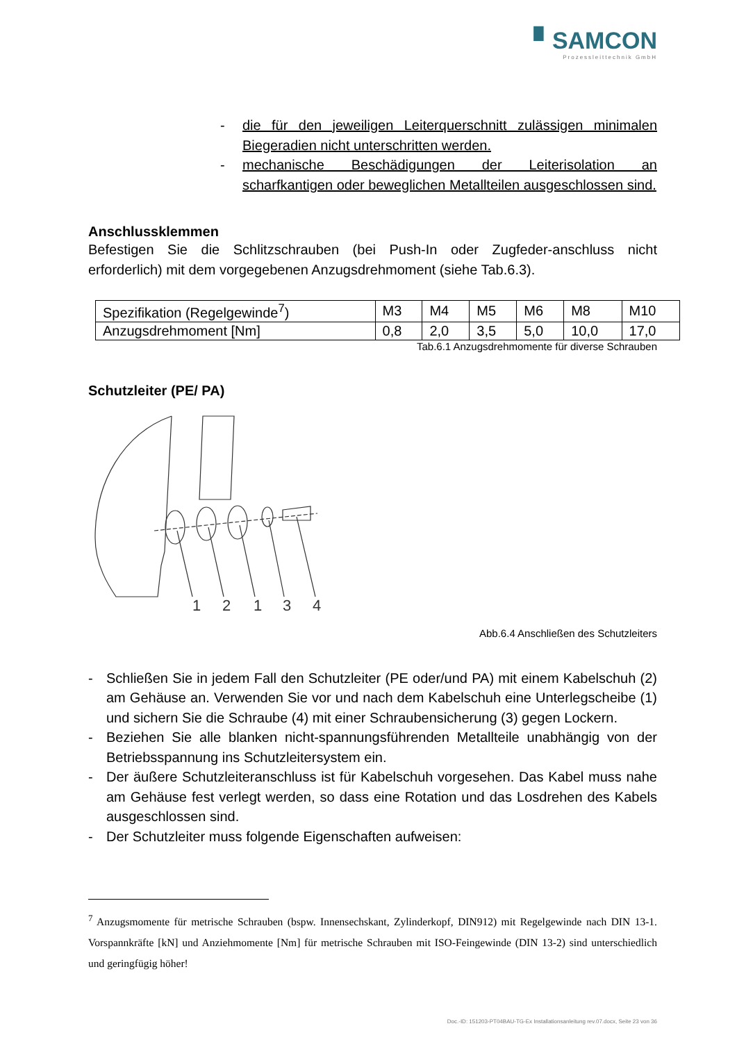▘SAMCON
Prozessleittechnik GmbH
- die für den jeweiligen Leiterquerschnitt zulässigen minimalen Biegeradien nicht unterschritten werden.
- mechanische Beschädigungen der Leiterisolation an scharfkantigen oder beweglichen Metallteilen ausgeschlossen sind.
Anschlussklemmen
Befestigen Sie die Schlitzschrauben (bei Push-In oder Zugfeder-anschluss nicht erforderlich) mit dem vorgegebenen Anzugsdrehmoment (siehe Tab.6.3).
| Spezifikation (Regelgewinde<sup>7</sup>) | M3 | M4 | M5 | M6 | M8 | M10 |
| Anzugsdrehmoment [Nm] | 0,8 | 2,0 | 3,5 | 5,0 | 10,0 | 17,0 |
Tab.6.1 Anzugsdrehmomente für diverse Schrauben
Schutzleiter (PE/ PA)
1
2
1
3
4
Abb.6.4 Anschließen des Schutzleiters
- Schließen Sie in jedem Fall den Schutzleiter (PE oder/und PA) mit einem Kabelschuh (2) am Gehäuse an. Verwenden Sie vor und nach dem Kabelschuh eine Unterlegscheibe (1) und sichern Sie die Schraube (4) mit einer Schraubensicherung (3) gegen Lockern.
- Beziehen Sie alle blanken nicht-spannungsführenden Metallteile unabhängig von der Betriebsspannung ins Schutzleitersystem ein.
- Der äußere Schutzleiteranschluss ist für Kabelschuh vorgesehen. Das Kabel muss nahe am Gehäuse fest verlegt werden, so dass eine Rotation und das Losdrehen des Kabels ausgeschlossen sind.
- Der Schutzleiter muss folgende Eigenschaften aufweisen:
<sup>7</sup> Anzugsmomente für metrische Schrauben (bspw. Innensechskant, Zylinderkopf, DIN912) mit Regelgewinde nach DIN 13-1. Vorspannkräfte [kN] und Anziehmomente [Nm] für metrische Schrauben mit ISO-Feingewinde (DIN 13-2) sind unterschiedlich und geringfügig höher!
Doc.-ID: 151203-PT04BAU-TG-Ex Installationsanleitung rev.07.docx, Seite 23 von 36